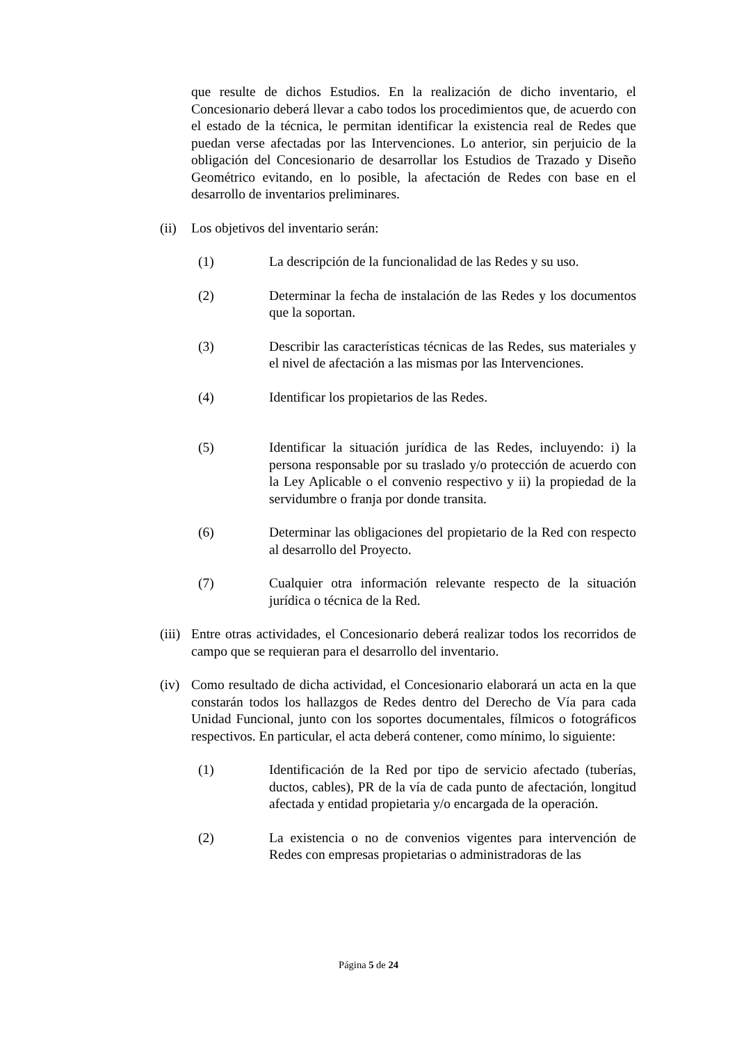que resulte de dichos Estudios. En la realización de dicho inventario, el Concesionario deberá llevar a cabo todos los procedimientos que, de acuerdo con el estado de la técnica, le permitan identificar la existencia real de Redes que puedan verse afectadas por las Intervenciones. Lo anterior, sin perjuicio de la obligación del Concesionario de desarrollar los Estudios de Trazado y Diseño Geométrico evitando, en lo posible, la afectación de Redes con base en el desarrollo de inventarios preliminares.
(ii)
Los objetivos del inventario serán:
(1) La descripción de la funcionalidad de las Redes y su uso.
(2) Determinar la fecha de instalación de las Redes y los documentos que la soportan.
(3) Describir las características técnicas de las Redes, sus materiales y el nivel de afectación a las mismas por las Intervenciones.
(4) Identificar los propietarios de las Redes.
(5) Identificar la situación jurídica de las Redes, incluyendo: i) la persona responsable por su traslado y/o protección de acuerdo con la Ley Aplicable o el convenio respectivo y ii) la propiedad de la servidumbre o franja por donde transita.
(6) Determinar las obligaciones del propietario de la Red con respecto al desarrollo del Proyecto.
(7) Cualquier otra información relevante respecto de la situación jurídica o técnica de la Red.
(iii)
Entre otras actividades, el Concesionario deberá realizar todos los recorridos de campo que se requieran para el desarrollo del inventario.
(iv)
Como resultado de dicha actividad, el Concesionario elaborará un acta en la que constarán todos los hallazgos de Redes dentro del Derecho de Vía para cada Unidad Funcional, junto con los soportes documentales, fílmicos o fotográficos respectivos. En particular, el acta deberá contener, como mínimo, lo siguiente:
(1) Identificación de la Red por tipo de servicio afectado (tuberías, ductos, cables), PR de la vía de cada punto de afectación, longitud afectada y entidad propietaria y/o encargada de la operación.
(2) La existencia o no de convenios vigentes para intervención de Redes con empresas propietarias o administradoras de las
Página 5 de 24